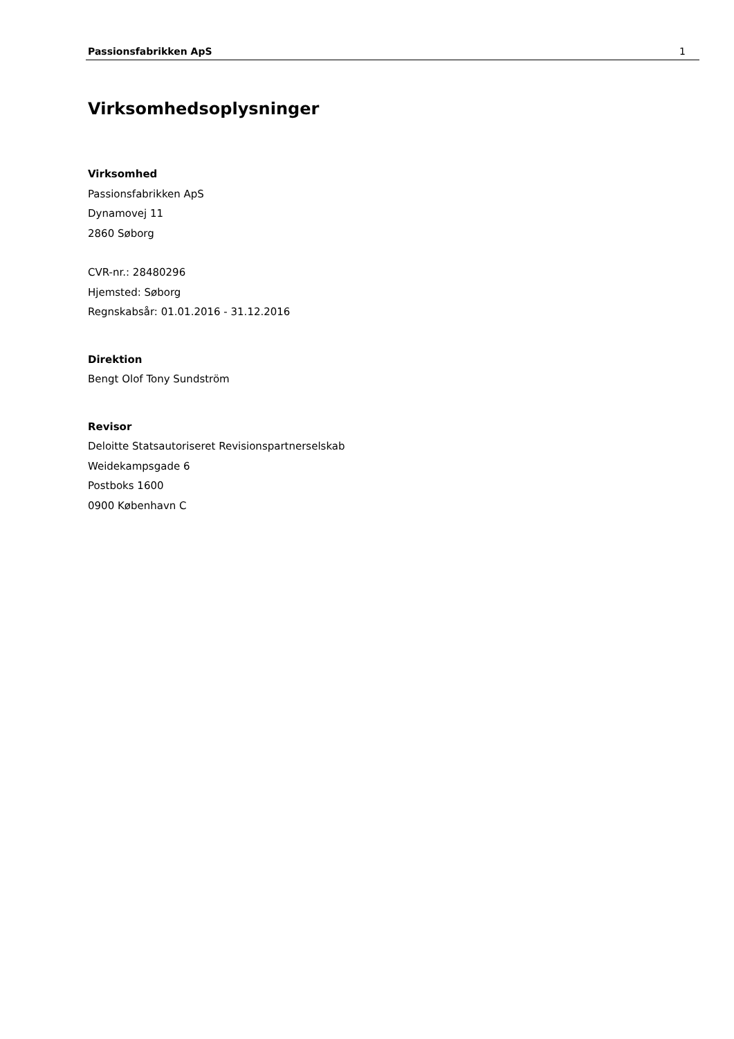Passionsfabrikken ApS 1
Virksomhedsoplysninger
Virksomhed
Passionsfabrikken ApS
Dynamovej 11
2860 Søborg
CVR-nr.: 28480296
Hjemsted: Søborg
Regnskabsår: 01.01.2016 - 31.12.2016
Direktion
Bengt Olof Tony Sundström
Revisor
Deloitte Statsautoriseret Revisionspartnerselskab
Weidekampsgade 6
Postboks 1600
0900 København C